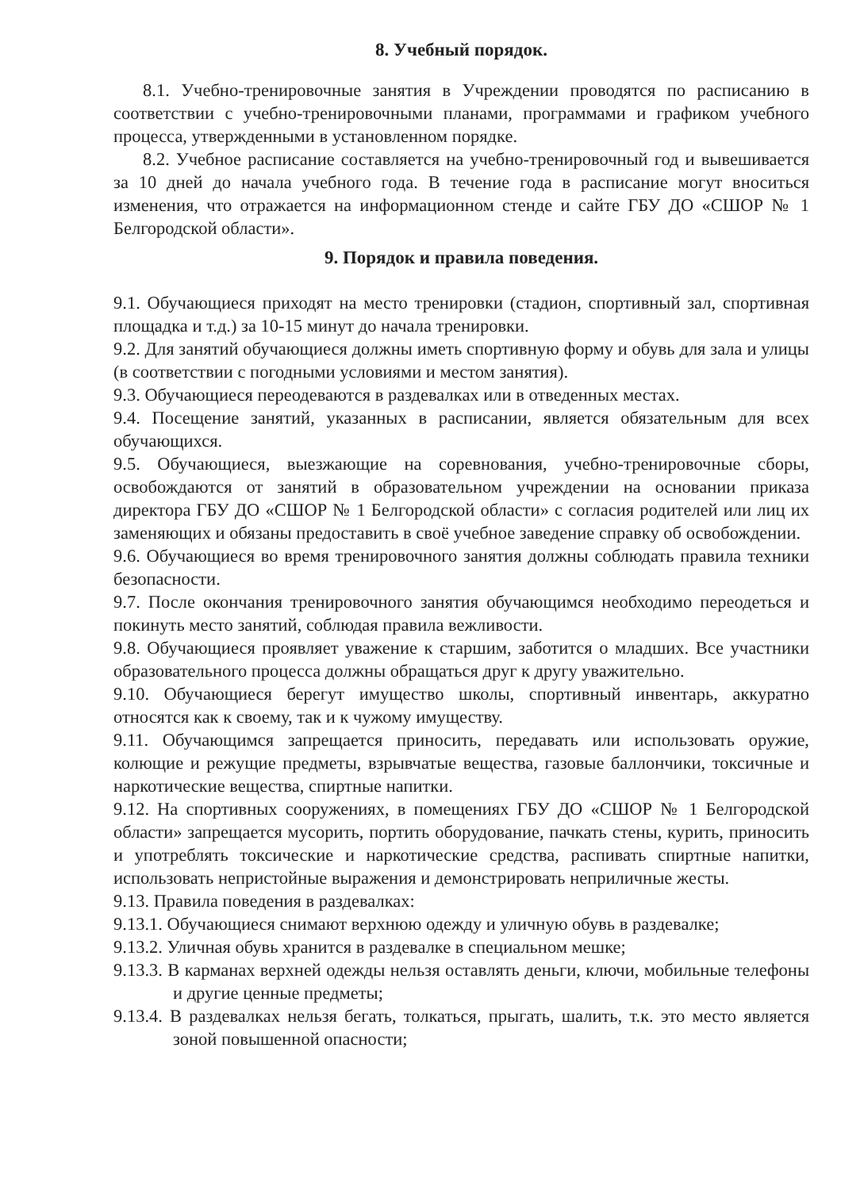8. Учебный порядок.
8.1. Учебно-тренировочные занятия в Учреждении проводятся по расписанию в соответствии с учебно-тренировочными планами, программами и графиком учебного процесса, утвержденными в установленном порядке.
8.2. Учебное расписание составляется на учебно-тренировочный год и вывешивается за 10 дней до начала учебного года. В течение года в расписание могут вноситься изменения, что отражается на информационном стенде и сайте ГБУ ДО «СШОР № 1 Белгородской области».
9. Порядок и правила поведения.
9.1. Обучающиеся приходят на место тренировки (стадион, спортивный зал, спортивная площадка и т.д.) за 10-15 минут до начала тренировки.
9.2. Для занятий обучающиеся должны иметь спортивную форму и обувь для зала и улицы (в соответствии с погодными условиями и местом занятия).
9.3. Обучающиеся переодеваются в раздевалках или в отведенных местах.
9.4. Посещение занятий, указанных в расписании, является обязательным для всех обучающихся.
9.5. Обучающиеся, выезжающие на соревнования, учебно-тренировочные сборы, освобождаются от занятий в образовательном учреждении на основании приказа директора ГБУ ДО «СШОР № 1 Белгородской области» с согласия родителей или лиц их заменяющих и обязаны предоставить в своё учебное заведение справку об освобождении.
9.6. Обучающиеся во время тренировочного занятия должны соблюдать правила техники безопасности.
9.7. После окончания тренировочного занятия обучающимся необходимо переодеться и покинуть место занятий, соблюдая правила вежливости.
9.8. Обучающиеся проявляет уважение к старшим, заботится о младших. Все участники образовательного процесса должны обращаться друг к другу уважительно.
9.10. Обучающиеся берегут имущество школы, спортивный инвентарь, аккуратно относятся как к своему, так и к чужому имуществу.
9.11. Обучающимся запрещается приносить, передавать или использовать оружие, колющие и режущие предметы, взрывчатые вещества, газовые баллончики, токсичные и наркотические вещества, спиртные напитки.
9.12. На спортивных сооружениях, в помещениях ГБУ ДО «СШОР № 1 Белгородской области» запрещается мусорить, портить оборудование, пачкать стены, курить, приносить и употреблять токсические и наркотические средства, распивать спиртные напитки, использовать непристойные выражения и демонстрировать неприличные жесты.
9.13. Правила поведения в раздевалках:
9.13.1. Обучающиеся снимают верхнюю одежду и уличную обувь в раздевалке;
9.13.2. Уличная обувь хранится в раздевалке в специальном мешке;
9.13.3. В карманах верхней одежды нельзя оставлять деньги, ключи, мобильные телефоны и другие ценные предметы;
9.13.4. В раздевалках нельзя бегать, толкаться, прыгать, шалить, т.к. это место является зоной повышенной опасности;